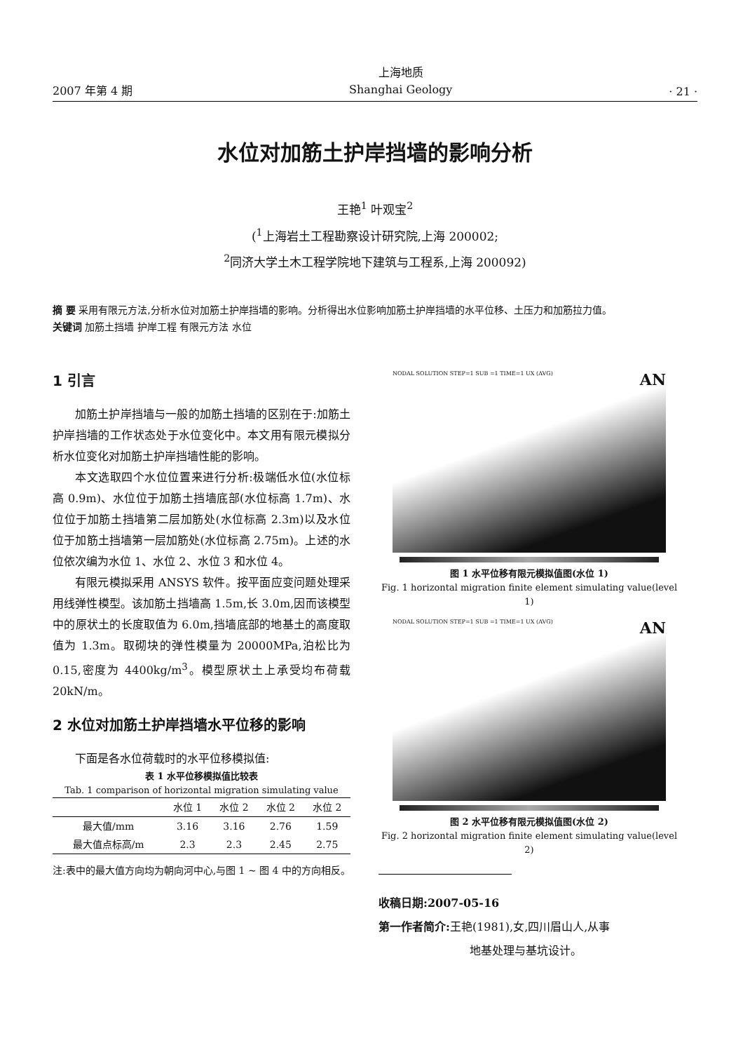2007 年第 4 期 上海地质
Shanghai Geology · 21 ·
水位对加筋土护岸挡墙的影响分析
王艳<sup>1</sup> 叶观宝<sup>2</sup>
(<sup>1</sup>上海岩土工程勘察设计研究院,上海 200002;
<sup>2</sup> 同济大学土木工程学院地下建筑与工程系,上海 200092)
摘 要 采用有限元方法,分析水位对加筋土护岸挡墙的影响。分析得出水位影响加筋土护岸挡墙的水平位移、土压力和加筋拉力值。
关键词 加筋土挡墙 护岸工程 有限元方法 水位
1 引言
加筋土护岸挡墙与一般的加筋土挡墙的区别在于:加筋土护岸挡墙的工作状态处于水位变化中。本文用有限元模拟分析水位变化对加筋土护岸挡墙性能的影响。
本文选取四个水位位置来进行分析:极端低水位(水位标高 0.9m)、水位位于加筋土挡墙底部(水位标高 1.7m)、水位位于加筋土挡墙第二层加筋处(水位标高 2.3m)以及水位位于加筋土挡墙第一层加筋处(水位标高 2.75m)。上述的水位依次编为水位 1、水位 2、水位 3 和水位 4。
有限元模拟采用 ANSYS 软件。按平面应变问题处理采用线弹性模型。该加筋土挡墙高 1.5m,长 3.0m,因而该模型中的原状土的长度取值为 6.0m,挡墙底部的地基土的高度取值为 1.3m。取砌块的弹性模量为 20000MPa,泊松比为 0.15,密度为 4400kg/m<sup>3</sup>。模型原状土上承受均布荷载 20kN/m。
2 水位对加筋土护岸挡墙水平位移的影响
下面是各水位荷载时的水平位移模拟值:
表 1 水平位移模拟值比较表
Tab. 1 comparison of horizontal migration simulating value
| | 水位 1 | 水位 2 | 水位 2 | 水位 2 |
| --- | --- | --- | --- | --- |
| 最大值/mm | 3.16 | 3.16 | 2.76 | 1.59 |
| 最大值点标高/m | 2.3 | 2.3 | 2.45 | 2.75 |
注:表中的最大值方向均为朝向河中心,与图 1 ~ 图 4 中的方向相反。
NODAL SOLUTION STEP=1 SUB =1 TIME=1 UX (AVG) AN
图 1 水平位移有限元模拟值图(水位 1)
Fig. 1 horizontal migration finite element simulating value(level 1)
NODAL SOLUTION STEP=1 SUB =1 TIME=1 UX (AVG) AN
图 2 水平位移有限元模拟值图(水位 2)
Fig. 2 horizontal migration finite element simulating value(level 2)
收稿日期:2007-05-16
第一作者简介: 王艳(1981),女,四川眉山人,从事
地基处理与基坑设计。